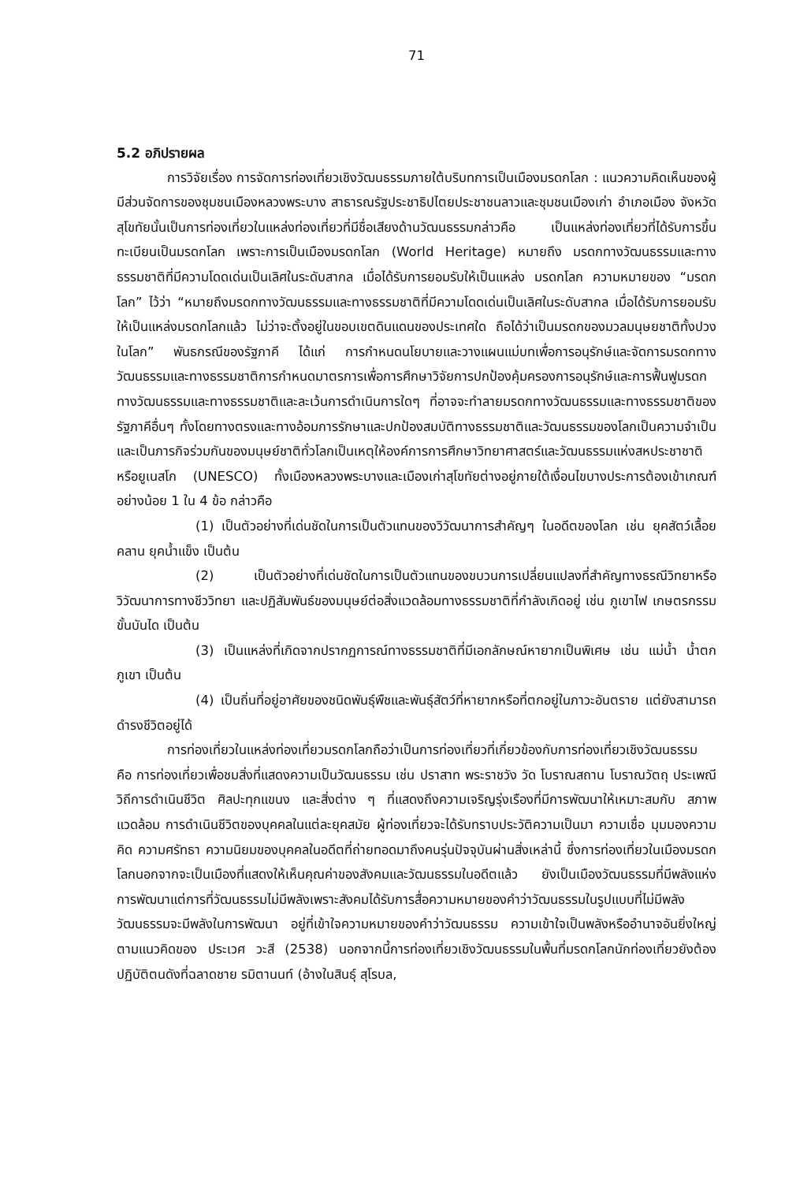71
5.2 อภิปรายผล
การวิจัยเรื่อง การจัดการท่องเที่ยวเชิงวัฒนธรรมภายใต้บริบทการเป็นเมืองมรดกโลก : แนวความคิดเห็นของผู้มีส่วนจัดการของชุมชนเมืองหลวงพระบาง สาธารณรัฐประชาธิปไตยประชาชนลาวและชุมชนเมืองเก่า อำเภอเมือง จังหวัดสุโขทัยนั้นเป็นการท่องเที่ยวในแหล่งท่องเที่ยวที่มีชื่อเสียงด้านวัฒนธรรมกล่าวคือ เป็นแหล่งท่องเที่ยวที่ได้รับการขึ้นทะเบียนเป็นมรดกโลก เพราะการเป็นเมืองมรดกโลก (World Heritage) หมายถึง มรดกทางวัฒนธรรมและทางธรรมชาติที่มีความโดดเด่นเป็นเลิศในระดับสากล เมื่อได้รับการยอมรับให้เป็นแหล่ง มรดกโลก ความหมายของ “มรดกโลก” ไว้ว่า “หมายถึงมรดกทางวัฒนธรรมและทางธรรมชาติที่มีความโดดเด่นเป็นเลิศในระดับสากล เมื่อได้รับการยอมรับให้เป็นแหล่งมรดกโลกแล้ว ไม่ว่าจะตั้งอยู่ในขอบเขตดินแดนของประเทศใด ถือได้ว่าเป็นมรดกของมวลมนุษยชาติทั้งปวงในโลก” พันธกรณีของรัฐภาคี ได้แก่ การกำหนดนโยบายและวางแผนแม่บทเพื่อการอนุรักษ์และจัดการมรดกทางวัฒนธรรมและทางธรรมชาติการกำหนดมาตรการเพื่อการศึกษาวิจัยการปกป้องคุ้มครองการอนุรักษ์และการฟื้นฟูมรดกทางวัฒนธรรมและทางธรรมชาติและละเว้นการดำเนินการใดๆ ที่อาจจะทำลายมรดกทางวัฒนธรรมและทางธรรมชาติของรัฐภาคีอื่นๆ ทั้งโดยทางตรงและทางอ้อมการรักษาและปกป้องสมบัติทางธรรมชาติและวัฒนธรรมของโลกเป็นความจำเป็นและเป็นภารกิจร่วมกันของมนุษย์ชาติทั่วโลกเป็นเหตุให้องค์การการศึกษาวิทยาศาสตร์และวัฒนธรรมแห่งสหประชาชาติหรือยูเนสโก (UNESCO) ทั้งเมืองหลวงพระบางและเมืองเก่าสุโขทัยต่างอยู่ภายใต้เงื่อนไขบางประการต้องเข้าเกณฑ์อย่างน้อย 1 ใน 4 ข้อ กล่าวคือ
(1) เป็นตัวอย่างที่เด่นชัดในการเป็นตัวแทนของวิวัฒนาการสำคัญๆ ในอดีตของโลก เช่น ยุคสัตว์เลื้อยคลาน ยุคน้ำแข็ง เป็นต้น
(2) เป็นตัวอย่างที่เด่นชัดในการเป็นตัวแทนของขบวนการเปลี่ยนแปลงที่สำคัญทางธรณีวิทยาหรือวิวัฒนาการทางชีววิทยา และปฏิสัมพันธ์ของมนุษย์ต่อสิ่งแวดล้อมทางธรรมชาติที่กำลังเกิดอยู่ เช่น ภูเขาไฟ เกษตรกรรมขั้นบันได เป็นต้น
(3) เป็นแหล่งที่เกิดจากปรากฏการณ์ทางธรรมชาติที่มีเอกลักษณ์หายากเป็นพิเศษ เช่น แม่น้ำ น้ำตก ภูเขา เป็นต้น
(4) เป็นถิ่นที่อยู่อาศัยของชนิดพันธุ์พืชและพันธุ์สัตว์ที่หายากหรือที่ตกอยู่ในภาวะอันตราย แต่ยังสามารถดำรงชีวิตอยู่ได้
การท่องเที่ยวในแหล่งท่องเที่ยวมรดกโลกถือว่าเป็นการท่องเที่ยวที่เกี่ยวข้องกับการท่องเที่ยวเชิงวัฒนธรรม คือ การท่องเที่ยวเพื่อชมสิ่งที่แสดงความเป็นวัฒนธรรม เช่น ปราสาท พระราชวัง วัด โบราณสถาน โบราณวัตถุ ประเพณี วิถีการดำเนินชีวิต ศิลปะทุกแขนง และสิ่งต่าง ๆ ที่แสดงถึงความเจริญรุ่งเรืองที่มีการพัฒนาให้เหมาะสมกับ สภาพแวดล้อม การดำเนินชีวิตของบุคคลในแต่ละยุคสมัย ผู้ท่องเที่ยวจะได้รับทราบประวัติความเป็นมา ความเชื่อ มุมมองความคิด ความศรัทธา ความนิยมของบุคคลในอดีตที่ถ่ายทอดมาถึงคนรุ่นปัจจุบันผ่านสิ่งเหล่านี้ ซึ่งการท่องเที่ยวในเมืองมรดกโลกนอกจากจะเป็นเมืองที่แสดงให้เห็นคุณค่าของสังคมและวัฒนธรรมในอดีตแล้ว ยังเป็นเมืองวัฒนธรรมที่มีพลังแห่งการพัฒนาแต่การที่วัฒนธรรมไม่มีพลังเพราะสังคมได้รับการสื่อความหมายของคำว่าวัฒนธรรมในรูปแบบที่ไม่มีพลัง วัฒนธรรมจะมีพลังในการพัฒนา อยู่ที่เข้าใจความหมายของคำว่าวัฒนธรรม ความเข้าใจเป็นพลังหรืออำนาจอันยิ่งใหญ่ตามแนวคิดของ ประเวศ วะสี (2538) นอกจากนี้การท่องเที่ยวเชิงวัฒนธรรมในพื้นที่มรดกโลกนักท่องเที่ยวยังต้องปฏิบัติตนดังที่ฉลาดชาย รมิตานนท์ (อ้างในสินธุ์ สุโรบล,